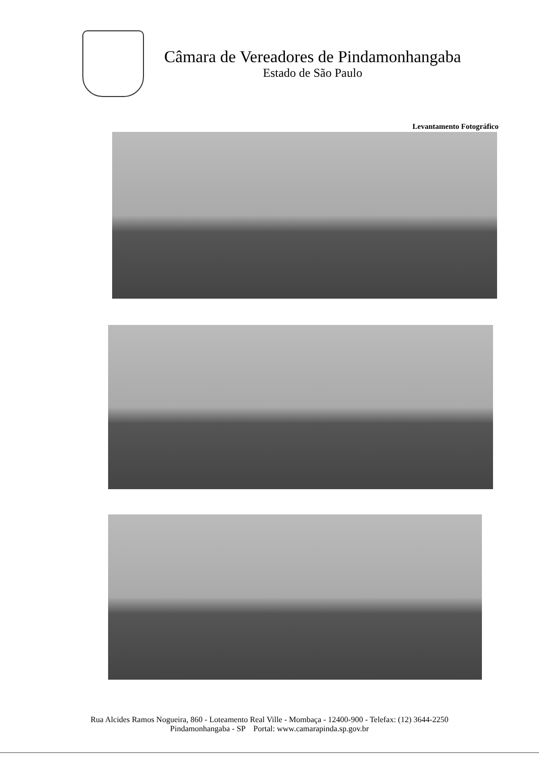Câmara de Vereadores de Pindamonhangaba
Estado de São Paulo
Levantamento Fotográfico
Rua Alcides Ramos Nogueira, 860 - Loteamento Real Ville - Mombaça - 12400-900 - Telefax: (12) 3644-2250
Pindamonhangaba - SP Portal: www.camarapinda.sp.gov.br